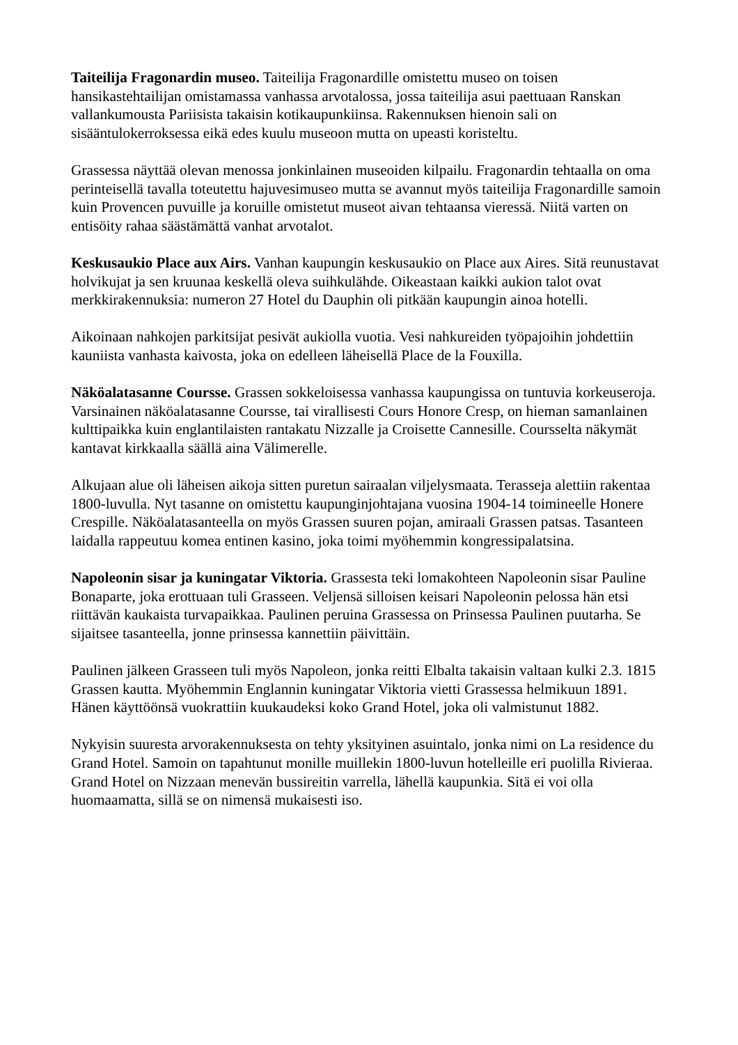Taiteilija Fragonardin museo. Taiteilija Fragonardille omistettu museo on toisen hansikastehtailijan omistamassa vanhassa arvotalossa, jossa taiteilija asui paettuaan Ranskan vallankumousta Pariisista takaisin kotikaupunkiinsa. Rakennuksen hienoin sali on sisääntulokerroksessa eikä edes kuulu museoon mutta on upeasti koristeltu.
Grassessa näyttää olevan menossa jonkinlainen museoiden kilpailu. Fragonardin tehtaalla on oma perinteisellä tavalla toteutettu hajuvesimuseo mutta se avannut myös taiteilija Fragonardille samoin kuin Provencen puvuille ja koruille omistetut museot aivan tehtaansa vieressä. Niitä varten on entisöity rahaa säästämättä vanhat arvotalot.
Keskusaukio Place aux Airs. Vanhan kaupungin keskusaukio on Place aux Aires. Sitä reunustavat holvikujat ja sen kruunaa keskellä oleva suihkulähde. Oikeastaan kaikki aukion talot ovat merkkirakennuksia: numeron 27 Hotel du Dauphin oli pitkään kaupungin ainoa hotelli.
Aikoinaan nahkojen parkitsijat pesivät aukiolla vuotia. Vesi nahkureiden työpajoihin johdettiin kauniista vanhasta kaivosta, joka on edelleen läheisellä Place de la Fouxilla.
Näköalatasanne Coursse. Grassen sokkeloisessa vanhassa kaupungissa on tuntuvia korkeuseroja. Varsinainen näköalatasanne Coursse, tai virallisesti Cours Honore Cresp, on hieman samanlainen kulttipaikka kuin englantilaisten rantakatu Nizzalle ja Croisette Cannesille. Coursselta näkymät kantavat kirkkaalla säällä aina Välimerelle.
Alkujaan alue oli läheisen aikoja sitten puretun sairaalan viljelysmaata. Terasseja alettiin rakentaa 1800-luvulla. Nyt tasanne on omistettu kaupunginjohtajana vuosina 1904-14 toimineelle Honere Crespille. Näköalatasanteella on myös Grassen suuren pojan, amiraali Grassen patsas. Tasanteen laidalla rappeutuu komea entinen kasino, joka toimi myöhemmin kongressipalatsina.
Napoleonin sisar ja kuningatar Viktoria. Grassesta teki lomakohteen Napoleonin sisar Pauline Bonaparte, joka erottuaan tuli Grasseen. Veljensä silloisen keisari Napoleonin pelossa hän etsi riittävän kaukaista turvapaikkaa. Paulinen peruina Grassessa on Prinsessa Paulinen puutarha. Se sijaitsee tasanteella, jonne prinsessa kannettiin päivittäin.
Paulinen jälkeen Grasseen tuli myös Napoleon, jonka reitti Elbalta takaisin valtaan kulki 2.3. 1815 Grassen kautta. Myöhemmin Englannin kuningatar Viktoria vietti Grassessa helmikuun 1891. Hänen käyttöönsä vuokrattiin kuukaudeksi koko Grand Hotel, joka oli valmistunut 1882.
Nykyisin suuresta arvorakennuksesta on tehty yksityinen asuintalo, jonka nimi on La residence du Grand Hotel. Samoin on tapahtunut monille muillekin 1800-luvun hotelleille eri puolilla Rivieraa. Grand Hotel on Nizzaan menevän bussireitin varrella, lähellä kaupunkia. Sitä ei voi olla huomaamatta, sillä se on nimensä mukaisesti iso.